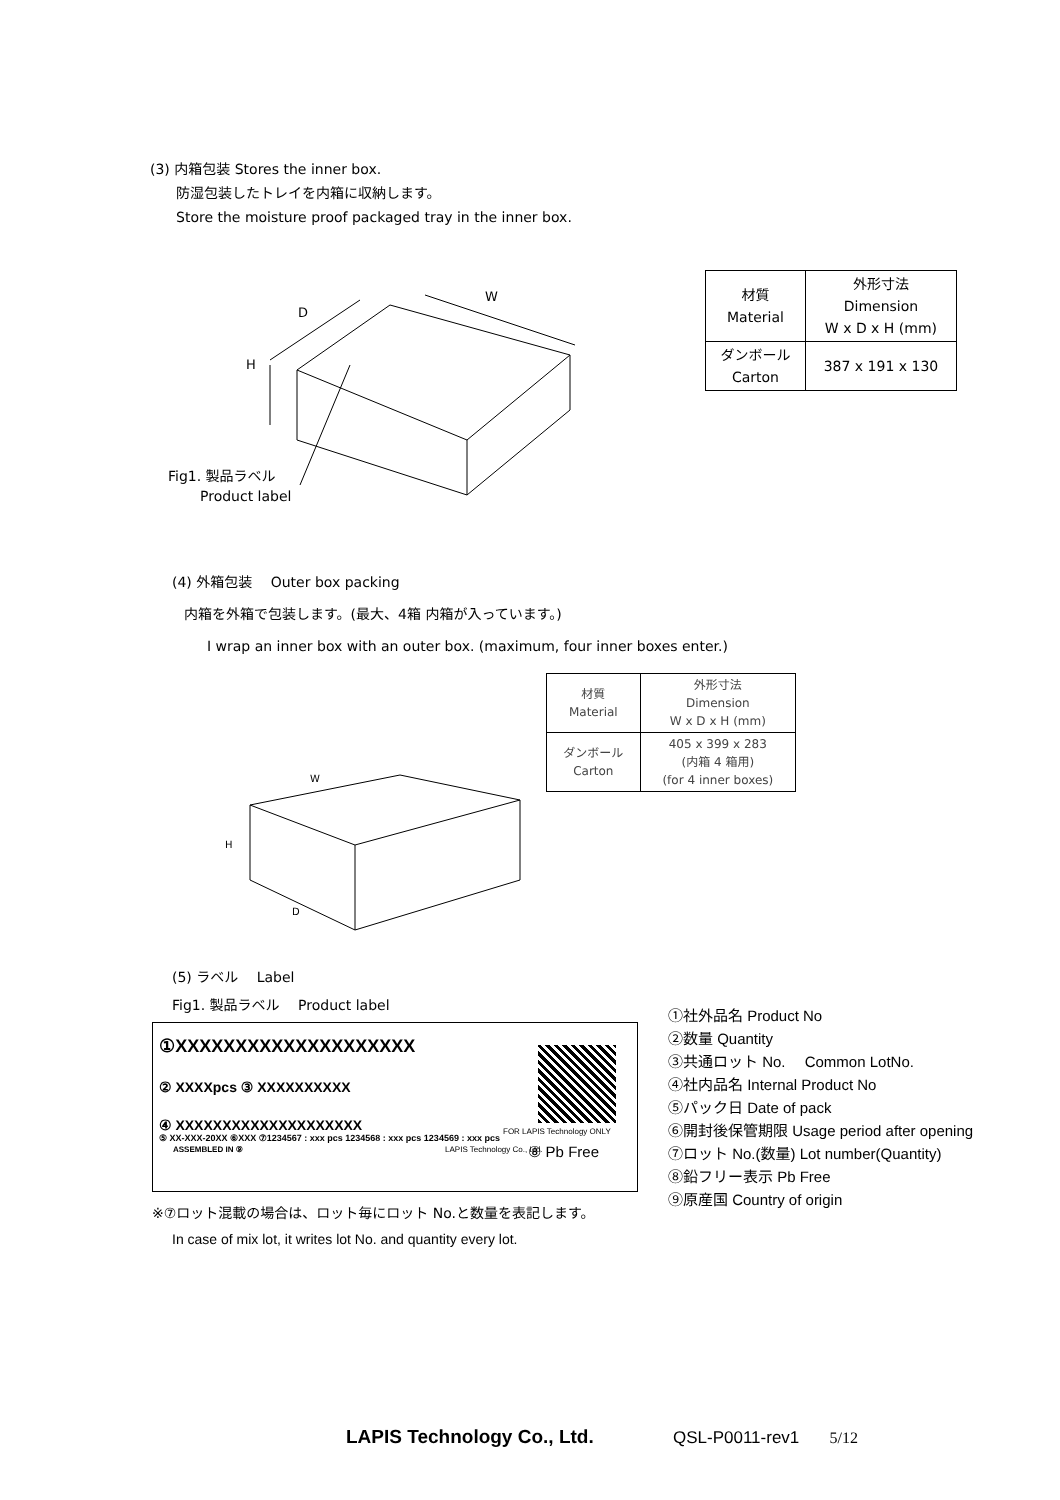(3) 内箱包装 Stores the inner box.
防湿包装したトレイを内箱に収納します。
Store the moisture proof packaged tray in the inner box.
D
W
H
Fig1. 製品ラベル
Product label
| 材質 Material | 外形寸法 Dimension W x D x H (mm) |
| ダンボール Carton | 387 x 191 x 130 |
(4) 外箱包装 　Outer box packing
内箱を外箱で包装します。(最大、4箱 内箱が入っています。)
I wrap an inner box with an outer box. (maximum, four inner boxes enter.)
| 材質 Material | 外形寸法 Dimension W x D x H (mm) |
| ダンボール Carton | 405 x 399 x 283 (内箱 4 箱用) (for 4 inner boxes) |
W
H
D
(5) ラベル 　Label
Fig1. 製品ラベル 　Product label
①XXXXXXXXXXXXXXXXXXXX
② XXXXpcs ③ XXXXXXXXXX
④ XXXXXXXXXXXXXXXXXXXX
⑤ XX-XXX-20XX ⑥XXX ⑦1234567 : xxx pcs 1234568 : xxx pcs 1234569 : xxx pcs
ASSEMBLED IN ⑨ LAPIS Technology Co., Ltd.
FOR LAPIS Technology ONLY
⑧ Pb Free
※⑦ロット混載の場合は、ロット毎にロット No.と数量を表記します。
In case of mix lot, it writes lot No. and quantity every lot.
①社外品名 Product No
②数量 Quantity
③共通ロット No. 　Common LotNo.
④社内品名 Internal Product No
⑤パック日 Date of pack
⑥開封後保管期限 Usage period after opening
⑦ロット No.(数量) Lot number(Quantity)
⑧鉛フリー表示 Pb Free
⑨原産国 Country of origin
LAPIS Technology Co., Ltd. QSL-P0011-rev1 5/12